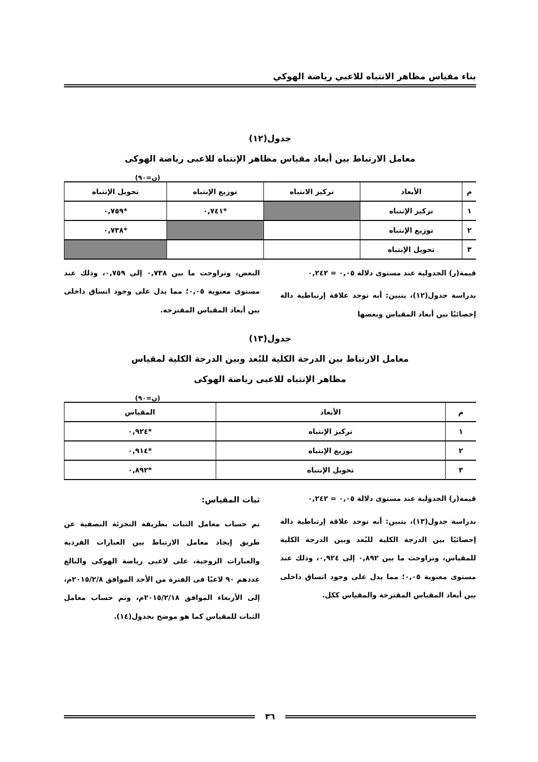بناء مقياس مظاهر الانتباه للاعبي رياضة الهوكي
جدول(١٢)
معامل الارتباط بين أبعاد مقياس مظاهر الإنتباه للاعبى رياضة الهوكى
(ن=٩٠)
| م | الأبعاد | تركيز الانتباه | توزيع الإنتباه | تحويل الإنتباه |
| --- | --- | --- | --- | --- |
| ١ | تركيز الإنتباه | | *٠,٧٤١ | *٠,٧٥٩ |
| ٢ | توزيع الإنتباه | | | *٠,٧٣٨ |
| ٣ | تحويل الإنتباه | | | |
قيمة(ر) الجدولية عند مستوى دلالة ٠,٠٥ = ٠,٢٤٢
بدراسة جدول(١٢)، يتبين: أنه توجد علاقة إرتباطية دالة إحصائيًا بين أبعاد المقياس وبعضها
البعض، وتراوحت ما بين ٠,٧٣٨ إلى ٠,٧٥٩، وذلك عند مستوى معنوية ٠,٠٥؛ مما يدل على وجود اتساق داخلى بين أبعاد المقياس المقترحة.
جدول(١٣)
معامل الارتباط بين الدرجة الكلية للبُعد وبين الدرجة الكلية لمقياس
مظاهر الإنتباه للاعبى رياضة الهوكى
(ن=٩٠)
| م | الأبعاد | المقياس |
| --- | --- | --- |
| ١ | تركيز الإنتباه | *٠,٩٢٤ |
| ٢ | توزيع الإنتباه | *٠,٩١٤ |
| ٣ | تحويل الإنتباه | *٠,٨٩٢ |
قيمة(ر) الجدولية عند مستوى دلالة ٠,٠٥ = ٠,٢٤٢
بدراسة جدول(١٣)، يتبين: أنه توجد علاقة إرتباطية دالة إحصائيًا بين الدرجة الكلية للبُعد وبين الدرجة الكلية للمقياس، وتراوحت ما بين ٠,٨٩٢ إلى ٠,٩٢٤، وذلك عند مستوى معنوية ٠,٠٥؛ مما يدل على وجود اتساق داخلى بين أبعاد المقياس المقترحة والمقياس ككل.
ثبات المقياس:
تم حساب معامل الثبات بطريقة التجزئة النصفية عن طريق إيجاد معامل الارتباط بين العبارات الفردية والعبارات الزوجية، على لاعبى رياضة الهوكى والبالغ عددهم ٩٠ لاعبًا فى الفترة من الأحد الموافق ٢٠١٥/٢/٨م، إلى الأربعاء الموافق ٢٠١٥/٢/١٨م، وتم حساب معامل الثبات للمقياس كما هو موضح بجدول(١٤).
٣٦